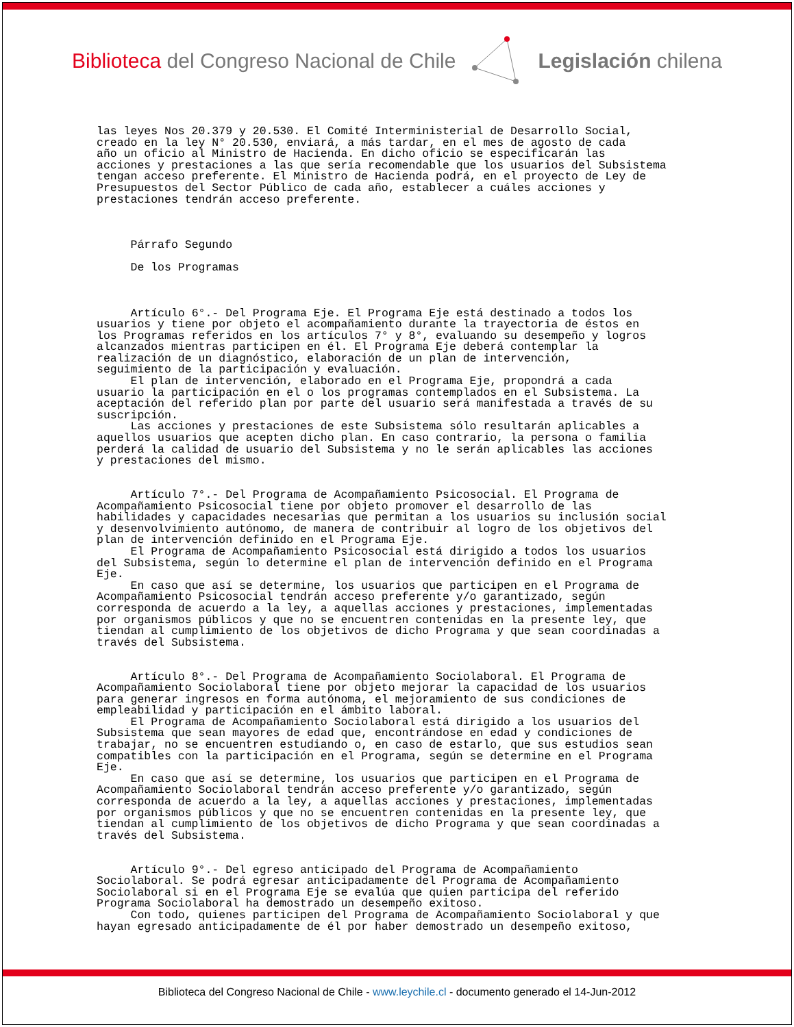Biblioteca del Congreso Nacional de Chile
Legislación chilena
las leyes Nos 20.379 y 20.530. El Comité Interministerial de Desarrollo Social, creado en la ley N° 20.530, enviará, a más tardar, en el mes de agosto de cada año un oficio al Ministro de Hacienda. En dicho oficio se especificarán las acciones y prestaciones a las que sería recomendable que los usuarios del Subsistema tengan acceso preferente. El Ministro de Hacienda podrá, en el proyecto de Ley de Presupuestos del Sector Público de cada año, establecer a cuáles acciones y prestaciones tendrán acceso preferente. Párrafo Segundo De los Programas Artículo 6°.- Del Programa Eje. El Programa Eje está destinado a todos los usuarios y tiene por objeto el acompañamiento durante la trayectoria de éstos en los Programas referidos en los artículos 7° y 8°, evaluando su desempeño y logros alcanzados mientras participen en él. El Programa Eje deberá contemplar la realización de un diagnóstico, elaboración de un plan de intervención, seguimiento de la participación y evaluación. El plan de intervención, elaborado en el Programa Eje, propondrá a cada usuario la participación en el o los programas contemplados en el Subsistema. La aceptación del referido plan por parte del usuario será manifestada a través de su suscripción. Las acciones y prestaciones de este Subsistema sólo resultarán aplicables a aquellos usuarios que acepten dicho plan. En caso contrario, la persona o familia perderá la calidad de usuario del Subsistema y no le serán aplicables las acciones y prestaciones del mismo. Artículo 7°.- Del Programa de Acompañamiento Psicosocial. El Programa de Acompañamiento Psicosocial tiene por objeto promover el desarrollo de las habilidades y capacidades necesarias que permitan a los usuarios su inclusión social y desenvolvimiento autónomo, de manera de contribuir al logro de los objetivos del plan de intervención definido en el Programa Eje. El Programa de Acompañamiento Psicosocial está dirigido a todos los usuarios del Subsistema, según lo determine el plan de intervención definido en el Programa Eje. En caso que así se determine, los usuarios que participen en el Programa de Acompañamiento Psicosocial tendrán acceso preferente y/o garantizado, según corresponda de acuerdo a la ley, a aquellas acciones y prestaciones, implementadas por organismos públicos y que no se encuentren contenidas en la presente ley, que tiendan al cumplimiento de los objetivos de dicho Programa y que sean coordinadas a través del Subsistema. Artículo 8°.- Del Programa de Acompañamiento Sociolaboral. El Programa de Acompañamiento Sociolaboral tiene por objeto mejorar la capacidad de los usuarios para generar ingresos en forma autónoma, el mejoramiento de sus condiciones de empleabilidad y participación en el ámbito laboral. El Programa de Acompañamiento Sociolaboral está dirigido a los usuarios del Subsistema que sean mayores de edad que, encontrándose en edad y condiciones de trabajar, no se encuentren estudiando o, en caso de estarlo, que sus estudios sean compatibles con la participación en el Programa, según se determine en el Programa Eje. En caso que así se determine, los usuarios que participen en el Programa de Acompañamiento Sociolaboral tendrán acceso preferente y/o garantizado, según corresponda de acuerdo a la ley, a aquellas acciones y prestaciones, implementadas por organismos públicos y que no se encuentren contenidas en la presente ley, que tiendan al cumplimiento de los objetivos de dicho Programa y que sean coordinadas a través del Subsistema. Artículo 9°.- Del egreso anticipado del Programa de Acompañamiento Sociolaboral. Se podrá egresar anticipadamente del Programa de Acompañamiento Sociolaboral si en el Programa Eje se evalúa que quien participa del referido Programa Sociolaboral ha demostrado un desempeño exitoso. Con todo, quienes participen del Programa de Acompañamiento Sociolaboral y que hayan egresado anticipadamente de él por haber demostrado un desempeño exitoso,
Biblioteca del Congreso Nacional de Chile - www.leychile.cl - documento generado el 14-Jun-2012